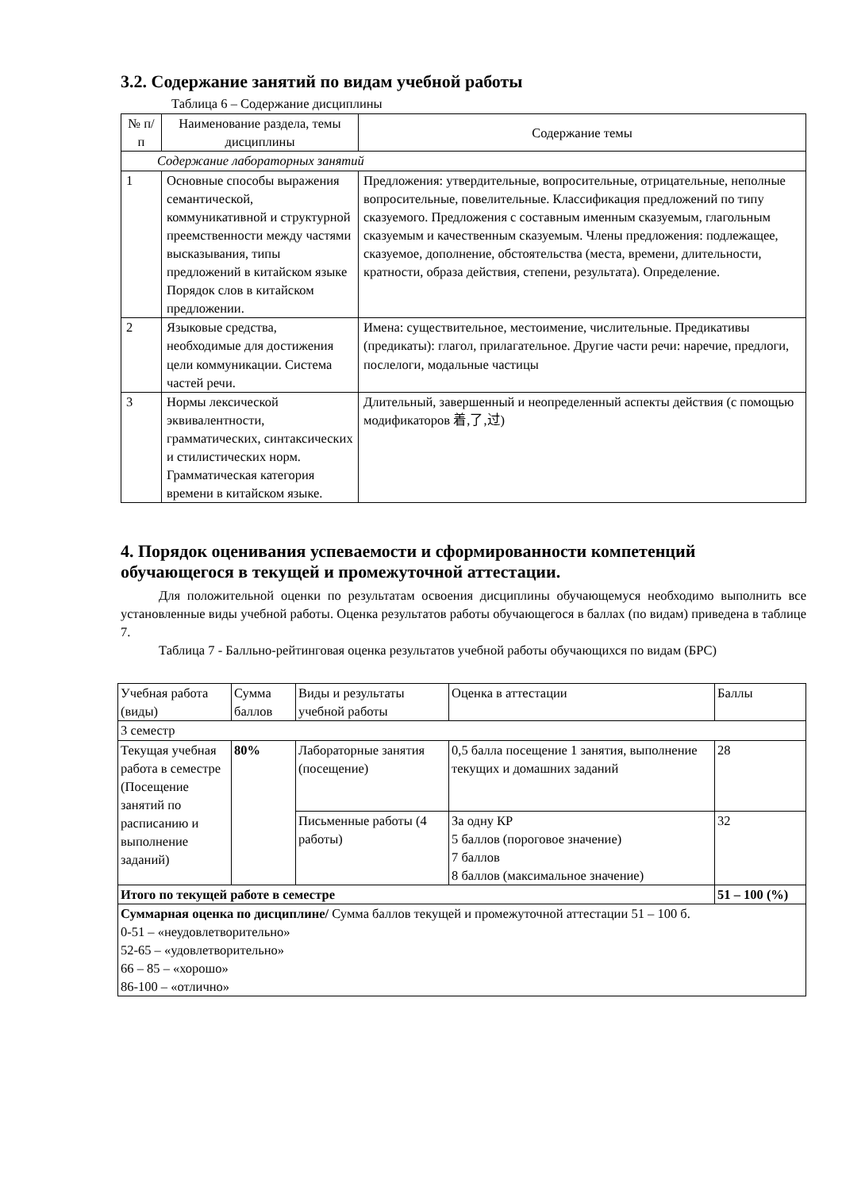3.2. Содержание занятий по видам учебной работы
Таблица 6 – Содержание дисциплины
| № п/п | Наименование раздела, темы дисциплины | Содержание темы |
| --- | --- | --- |
| Содержание лабораторных занятий | | |
| 1 | Основные способы выражения семантической, коммуникативной и структурной преемственности между частями высказывания, типы предложений в китайском языке Порядок слов в китайском предложении. | Предложения: утвердительные, вопросительные, отрицательные, неполные вопросительные, повелительные. Классификация предложений по типу сказуемого. Предложения с составным именным сказуемым, глагольным сказуемым и качественным сказуемым. Члены предложения: подлежащее, сказуемое, дополнение, обстоятельства (места, времени, длительности, кратности, образа действия, степени, результата). Определение. |
| 2 | Языковые средства, необходимые для достижения цели коммуникации. Система частей речи. | Имена: существительное, местоимение, числительные. Предикативы (предикаты): глагол, прилагательное. Другие части речи: наречие, предлоги, послелоги, модальные частицы |
| 3 | Нормы лексической эквивалентности, грамматических, синтаксических и стилистических норм. Грамматическая категория времени в китайском языке. | Длительный, завершенный и неопределенный аспекты действия (с помощью модификаторов 着,了,过) |
4. Порядок оценивания успеваемости и сформированности компетенций обучающегося в текущей и промежуточной аттестации.
Для положительной оценки по результатам освоения дисциплины обучающемуся необходимо выполнить все установленные виды учебной работы. Оценка результатов работы обучающегося в баллах (по видам) приведена в таблице 7.
Таблица 7 - Балльно-рейтинговая оценка результатов учебной работы обучающихся по видам (БРС)
| Учебная работа (виды) | Сумма баллов | Виды и результаты учебной работы | Оценка в аттестации | Баллы |
| --- | --- | --- | --- | --- |
| 3 семестр | | | | |
| Текущая учебная работа в семестре (Посещение занятий по расписанию и выполнение заданий) | 80% | Лабораторные занятия (посещение) | 0,5 балла посещение 1 занятия, выполнение текущих и домашних заданий | 28 |
| | | Письменные работы (4 работы) | За одну КР 5 баллов (пороговое значение) 7 баллов 8 баллов (максимальное значение) | 32 |
| Итого по текущей работе в семестре | | | | 51 – 100 (%) |
| Суммарная оценка по дисциплине/ Сумма баллов текущей и промежуточной аттестации 51 – 100 б. 0-51 – «неудовлетворительно» 52-65 – «удовлетворительно» 66 – 85 – «хорошо» 86-100 – «отлично» | | | | |